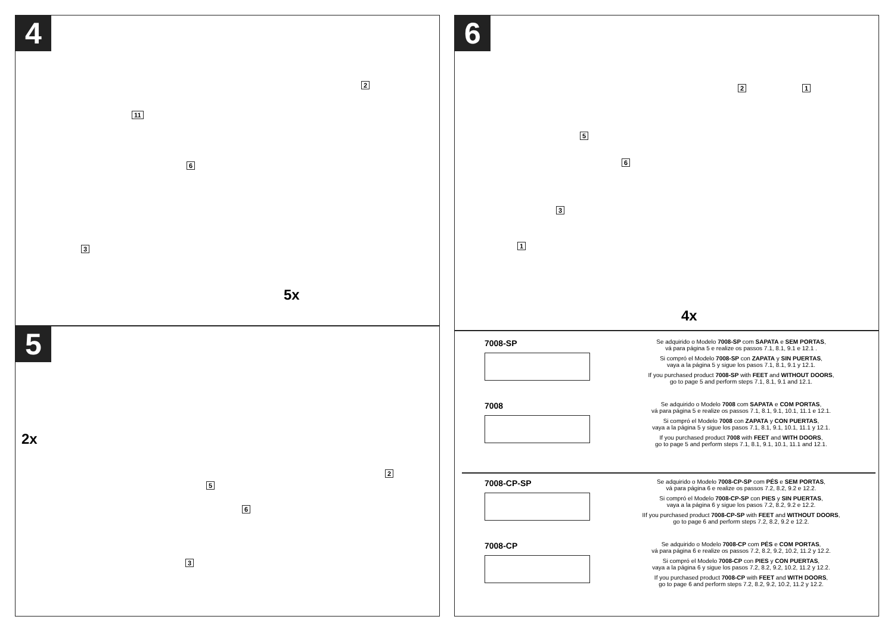4
2
11
6
3
5x
5
2x
2
5
6
3
6
1 2
5
6
3
1
4x
7008-SP
Se adquirido o Modelo 7008-SP com SAPATA e SEM PORTAS,
vá para página 5 e realize os passos 7.1, 8.1, 9.1 e 12.1 .
Si compró el Modelo 7008-SP con ZAPATA y SIN PUERTAS,
vaya a la página 5 y sigue los pasos 7.1, 8.1, 9.1 y 12.1.
If you purchased product 7008-SP with FEET and WITHOUT DOORS,
go to page 5 and perform steps 7.1, 8.1, 9.1 and 12.1.
7008
Se adquirido o Modelo 7008 com SAPATA e COM PORTAS,
vá para página 5 e realize os passos 7.1, 8.1, 9.1, 10.1, 11.1 e 12.1.
Si compró el Modelo 7008 con ZAPATA y CON PUERTAS,
vaya a la página 5 y sigue los pasos 7.1, 8.1, 9.1, 10.1, 11.1 y 12.1.
If you purchased product 7008 with FEET and WITH DOORS,
go to page 5 and perform steps 7.1, 8.1, 9.1, 10.1, 11.1 and 12.1.
7008-CP-SP
Se adquirido o Modelo 7008-CP-SP com PÉS e SEM PORTAS,
vá para página 6 e realize os passos 7.2, 8.2, 9.2 e 12.2.
Si compró el Modelo 7008-CP-SP con PIES y SIN PUERTAS,
vaya a la página 6 y sigue los pasos 7.2, 8.2, 9.2 e 12.2.
IIf you purchased product 7008-CP-SP with FEET and WITHOUT DOORS,
go to page 6 and perform steps 7.2, 8.2, 9.2 e 12.2.
7008-CP
Se adquirido o Modelo 7008-CP com PÉS e COM PORTAS,
vá para página 6 e realize os passos 7.2, 8.2, 9.2, 10.2, 11.2 y 12.2.
Si compró el Modelo 7008-CP con PIES y CON PUERTAS,
vaya a la página 6 y sigue los pasos 7.2, 8.2, 9.2, 10.2, 11.2 y 12.2.
If you purchased product 7008-CP with FEET and WITH DOORS,
go to page 6 and perform steps 7.2, 8.2, 9.2, 10.2, 11.2 y 12.2.